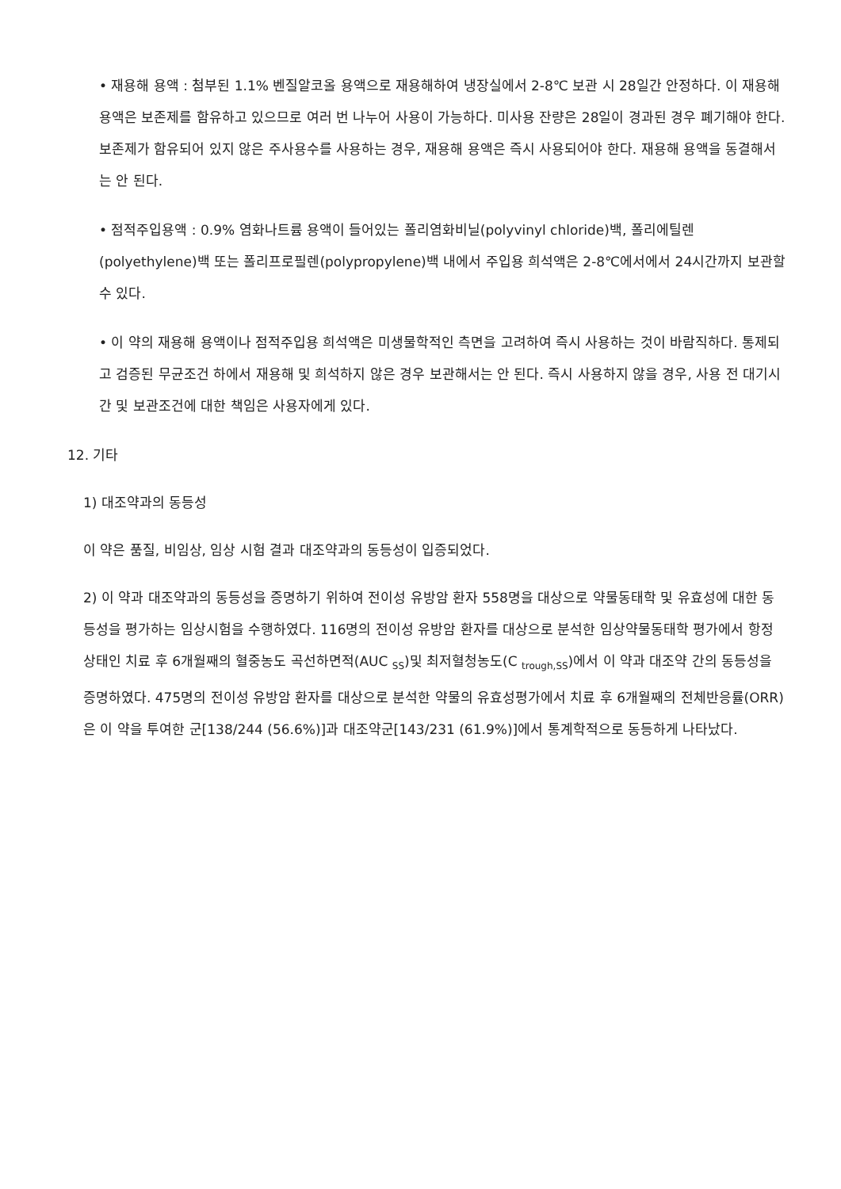• 재용해 용액 : 첨부된 1.1% 벤질알코올 용액으로 재용해하여 냉장실에서 2-8℃ 보관 시 28일간 안정하다. 이 재용해 용액은 보존제를 함유하고 있으므로 여러 번 나누어 사용이 가능하다. 미사용 잔량은 28일이 경과된 경우 폐기해야 한다. 보존제가 함유되어 있지 않은 주사용수를 사용하는 경우, 재용해 용액은 즉시 사용되어야 한다. 재용해 용액을 동결해서는 안 된다.
• 점적주입용액 : 0.9% 염화나트륨 용액이 들어있는 폴리염화비닐(polyvinyl chloride)백, 폴리에틸렌(polyethylene)백 또는 폴리프로필렌(polypropylene)백 내에서 주입용 희석액은 2-8℃에서에서 24시간까지 보관할 수 있다.
• 이 약의 재용해 용액이나 점적주입용 희석액은 미생물학적인 측면을 고려하여 즉시 사용하는 것이 바람직하다. 통제되고 검증된 무균조건 하에서 재용해 및 희석하지 않은 경우 보관해서는 안 된다. 즉시 사용하지 않을 경우, 사용 전 대기시간 및 보관조건에 대한 책임은 사용자에게 있다.
12. 기타
1) 대조약과의 동등성
이 약은 품질, 비임상, 임상 시험 결과 대조약과의 동등성이 입증되었다.
2) 이 약과 대조약과의 동등성을 증명하기 위하여 전이성 유방암 환자 558명을 대상으로 약물동태학 및 유효성에 대한 동등성을 평가하는 임상시험을 수행하였다. 116명의 전이성 유방암 환자를 대상으로 분석한 임상약물동태학 평가에서 항정상태인 치료 후 6개월째의 혈중농도 곡선하면적(AUC <sub>SS</sub>)및 최저혈청농도(C <sub>trough,SS</sub>)에서 이 약과 대조약 간의 동등성을 증명하였다. 475명의 전이성 유방암 환자를 대상으로 분석한 약물의 유효성평가에서 치료 후 6개월째의 전체반응률(ORR)은 이 약을 투여한 군[138/244 (56.6%)]과 대조약군[143/231 (61.9%)]에서 통계학적으로 동등하게 나타났다.